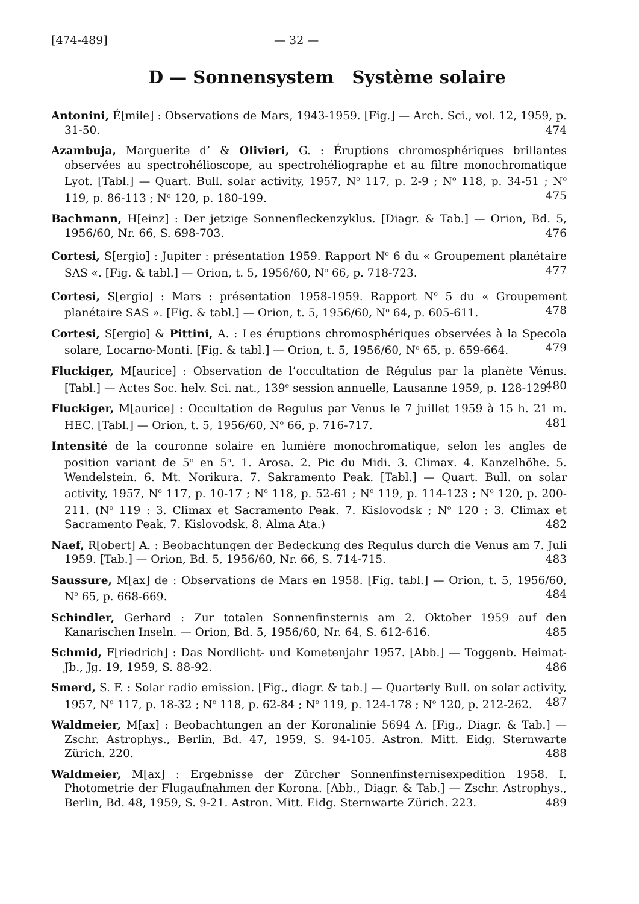[474-489] — 32 —
D — Sonnensystem Système solaire
Antonini, É[mile] : Observations de Mars, 1943-1959. [Fig.] — Arch. Sci., vol. 12, 1959, p. 31-50. 474
Azambuja, Marguerite d’ & Olivieri, G. : Éruptions chromosphériques brillantes observées au spectrohélioscope, au spectrohéliographe et au filtre monochromatique Lyot. [Tabl.] — Quart. Bull. solar activity, 1957, N<sup>o</sup> 117, p. 2-9 ; N<sup>o</sup> 118, p. 34-51 ; N<sup>o</sup> 119, p. 86-113 ; N<sup>o</sup> 120, p. 180-199. 475
Bachmann, H[einz] : Der jetzige Sonnenfleckenzyklus. [Diagr. & Tab.] — Orion, Bd. 5, 1956/60, Nr. 66, S. 698-703. 476
Cortesi, S[ergio] : Jupiter : présentation 1959. Rapport N<sup>o</sup> 6 du « Groupement planétaire SAS «. [Fig. & tabl.] — Orion, t. 5, 1956/60, N<sup>o</sup> 66, p. 718-723. 477
Cortesi, S[ergio] : Mars : présentation 1958-1959. Rapport N<sup>o</sup> 5 du « Groupement planétaire SAS ». [Fig. & tabl.] — Orion, t. 5, 1956/60, N<sup>o</sup> 64, p. 605-611. 478
Cortesi, S[ergio] & Pittini, A. : Les éruptions chromosphériques observées à la Specola solare, Locarno-Monti. [Fig. & tabl.] — Orion, t. 5, 1956/60, N<sup>o</sup> 65, p. 659-664. 479
Fluckiger, M[aurice] : Observation de l’occultation de Régulus par la planète Vénus. [Tabl.] — Actes Soc. helv. Sci. nat., 139<sup>e</sup> session annuelle, Lausanne 1959, p. 128-129. 480
Fluckiger, M[aurice] : Occultation de Regulus par Venus le 7 juillet 1959 à 15 h. 21 m. HEC. [Tabl.] — Orion, t. 5, 1956/60, N<sup>o</sup> 66, p. 716-717. 481
Intensité de la couronne solaire en lumière monochromatique, selon les angles de position variant de 5<sup>o</sup> en 5<sup>o</sup>. 1. Arosa. 2. Pic du Midi. 3. Climax. 4. Kanzelhöhe. 5. Wendelstein. 6. Mt. Norikura. 7. Sakramento Peak. [Tabl.] — Quart. Bull. on solar activity, 1957, N<sup>o</sup> 117, p. 10-17 ; N<sup>o</sup> 118, p. 52-61 ; N<sup>o</sup> 119, p. 114-123 ; N<sup>o</sup> 120, p. 200-211. (N<sup>o</sup> 119 : 3. Climax et Sacramento Peak. 7. Kislovodsk ; N<sup>o</sup> 120 : 3. Climax et Sacramento Peak. 7. Kislovodsk. 8. Alma Ata.) 482
Naef, R[obert] A. : Beobachtungen der Bedeckung des Regulus durch die Venus am 7. Juli 1959. [Tab.] — Orion, Bd. 5, 1956/60, Nr. 66, S. 714-715. 483
Saussure, M[ax] de : Observations de Mars en 1958. [Fig. tabl.] — Orion, t. 5, 1956/60, N<sup>o</sup> 65, p. 668-669. 484
Schindler, Gerhard : Zur totalen Sonnenfinsternis am 2. Oktober 1959 auf den Kanarischen Inseln. — Orion, Bd. 5, 1956/60, Nr. 64, S. 612-616. 485
Schmid, F[riedrich] : Das Nordlicht- und Kometenjahr 1957. [Abb.] — Toggenb. Heimat-Jb., Jg. 19, 1959, S. 88-92. 486
Smerd, S. F. : Solar radio emission. [Fig., diagr. & tab.] — Quarterly Bull. on solar activity, 1957, N<sup>o</sup> 117, p. 18-32 ; N<sup>o</sup> 118, p. 62-84 ; N<sup>o</sup> 119, p. 124-178 ; N<sup>o</sup> 120, p. 212-262. 487
Waldmeier, M[ax] : Beobachtungen an der Koronalinie 5694 A. [Fig., Diagr. & Tab.] — Zschr. Astrophys., Berlin, Bd. 47, 1959, S. 94-105. Astron. Mitt. Eidg. Sternwarte Zürich. 220. 488
Waldmeier, M[ax] : Ergebnisse der Zürcher Sonnenfinsternisexpedition 1958. I. Photometrie der Flugaufnahmen der Korona. [Abb., Diagr. & Tab.] — Zschr. Astrophys., Berlin, Bd. 48, 1959, S. 9-21. Astron. Mitt. Eidg. Sternwarte Zürich. 223. 489